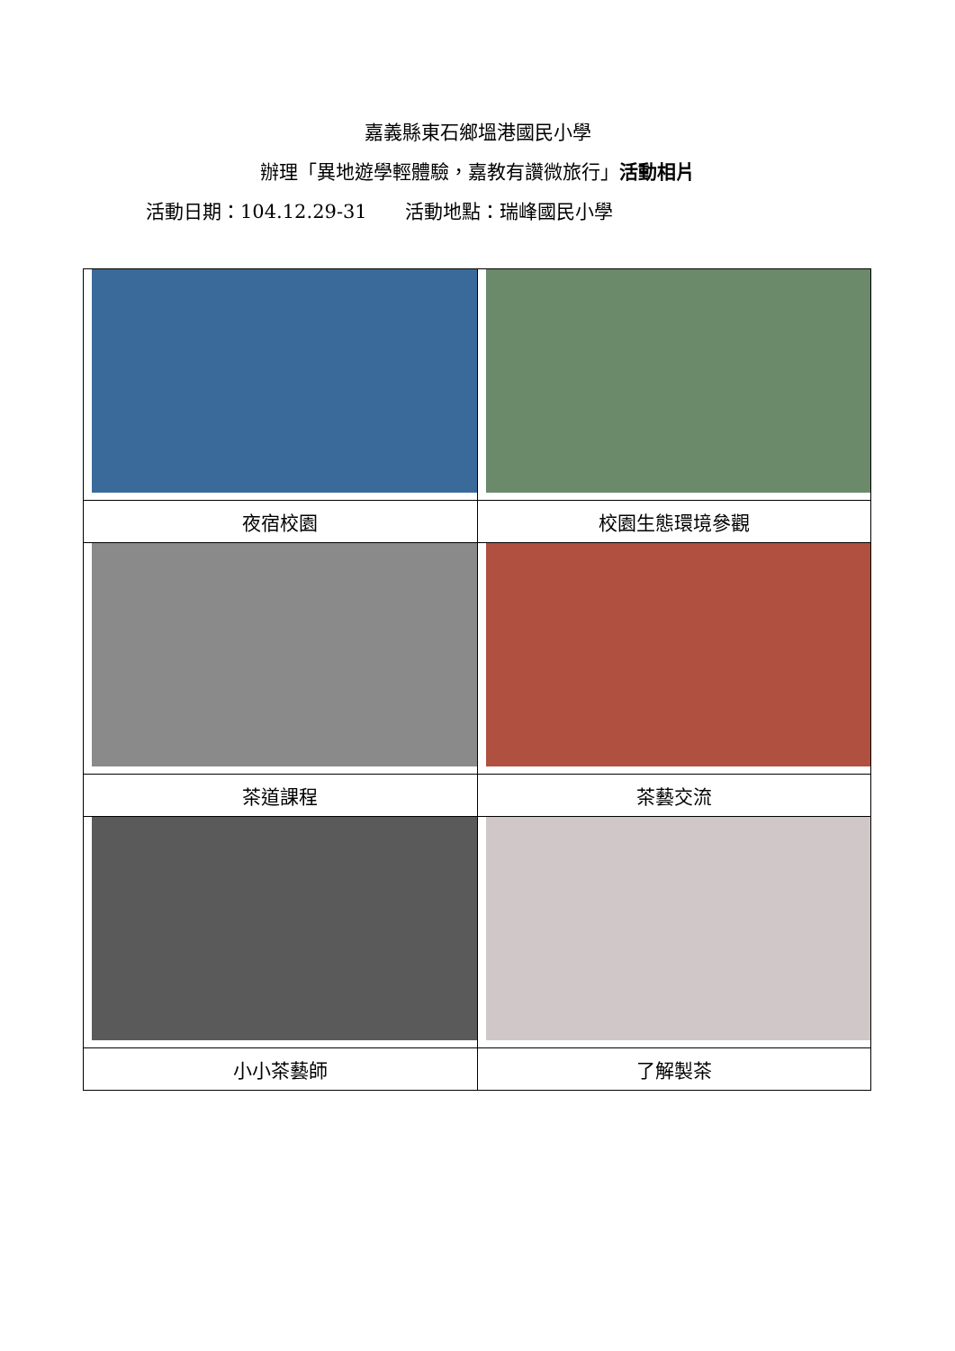嘉義縣東石鄉塭港國民小學
辦理「異地遊學輕體驗，嘉教有讚微旅行」活動相片
活動日期：104.12.29-31　　活動地點：瑞峰國民小學
| 夜宿校園 | 校園生態環境參觀 |
| 茶道課程 | 茶藝交流 |
| 小小茶藝師 | 了解製茶 |